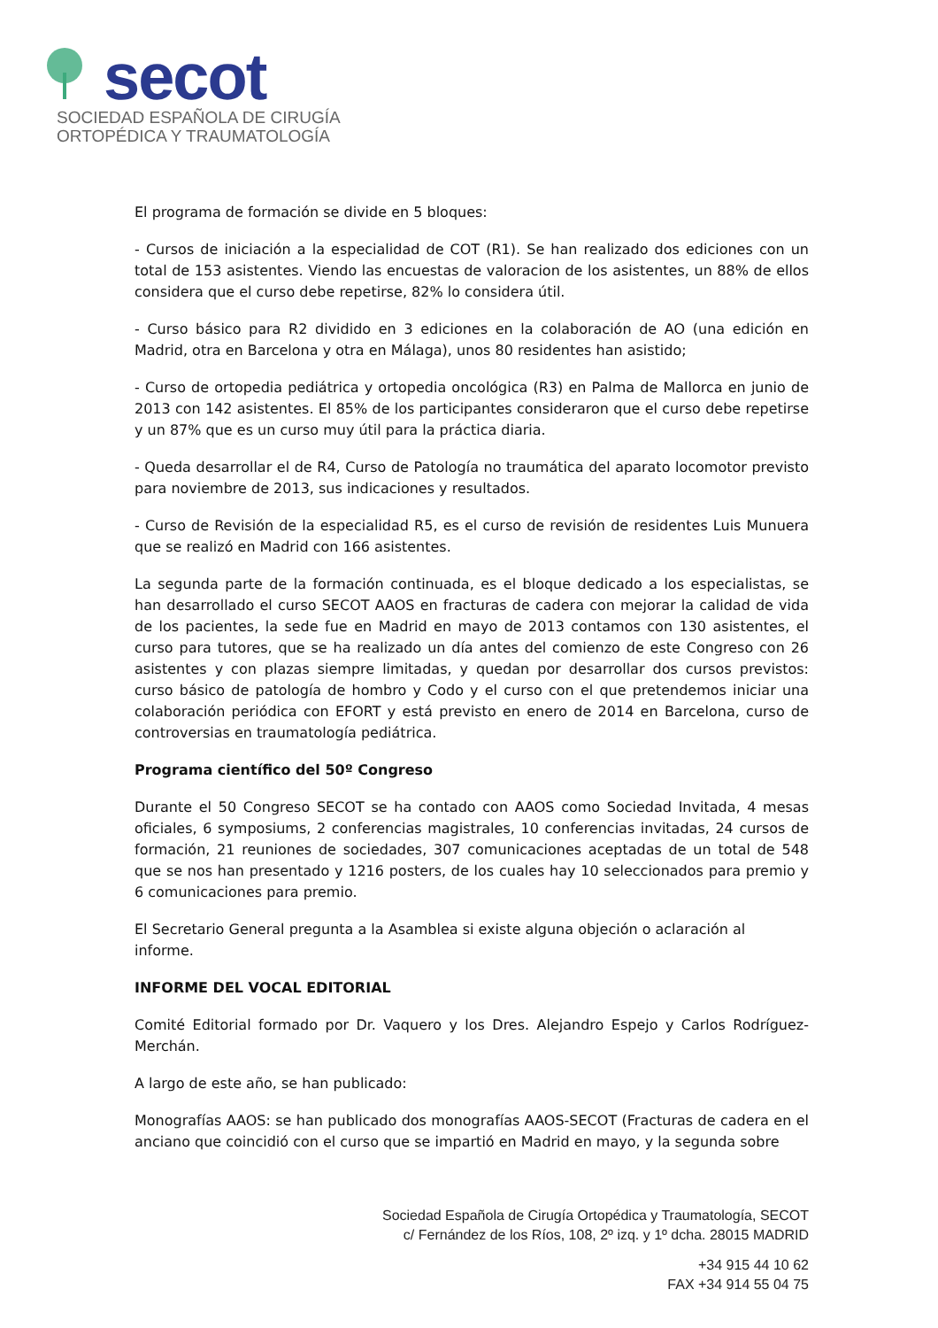secot
SOCIEDAD ESPAÑOLA DE CIRUGÍA
ORTOPÉDICA Y TRAUMATOLOGÍA
El programa de formación se divide en 5 bloques:
- Cursos de iniciación a la especialidad de COT (R1). Se han realizado dos ediciones con un total de 153 asistentes. Viendo las encuestas de valoracion de los asistentes, un 88% de ellos considera que el curso debe repetirse, 82% lo considera útil.
- Curso básico para R2 dividido en 3 ediciones en la colaboración de AO (una edición en Madrid, otra en Barcelona y otra en Málaga), unos 80 residentes han asistido;
- Curso de ortopedia pediátrica y ortopedia oncológica (R3) en Palma de Mallorca en junio de 2013 con 142 asistentes. El 85% de los participantes consideraron que el curso debe repetirse y un 87% que es un curso muy útil para la práctica diaria.
- Queda desarrollar el de R4, Curso de Patología no traumática del aparato locomotor previsto para noviembre de 2013, sus indicaciones y resultados.
- Curso de Revisión de la especialidad R5, es el curso de revisión de residentes Luis Munuera que se realizó en Madrid con 166 asistentes.
La segunda parte de la formación continuada, es el bloque dedicado a los especialistas, se han desarrollado el curso SECOT AAOS en fracturas de cadera con mejorar la calidad de vida de los pacientes, la sede fue en Madrid en mayo de 2013 contamos con 130 asistentes, el curso para tutores, que se ha realizado un día antes del comienzo de este Congreso con 26 asistentes y con plazas siempre limitadas, y quedan por desarrollar dos cursos previstos: curso básico de patología de hombro y Codo y el curso con el que pretendemos iniciar una colaboración periódica con EFORT y está previsto en enero de 2014 en Barcelona, curso de controversias en traumatología pediátrica.
Programa científico del 50º Congreso
Durante el 50 Congreso SECOT se ha contado con AAOS como Sociedad Invitada, 4 mesas oficiales, 6 symposiums, 2 conferencias magistrales, 10 conferencias invitadas, 24 cursos de formación, 21 reuniones de sociedades, 307 comunicaciones aceptadas de un total de 548 que se nos han presentado y 1216 posters, de los cuales hay 10 seleccionados para premio y 6 comunicaciones para premio.
El Secretario General pregunta a la Asamblea si existe alguna objeción o aclaración al
informe.
INFORME DEL VOCAL EDITORIAL
Comité Editorial formado por Dr. Vaquero y los Dres. Alejandro Espejo y Carlos Rodríguez-Merchán.
A largo de este año, se han publicado:
Monografías AAOS: se han publicado dos monografías AAOS-SECOT (Fracturas de cadera en el anciano que coincidió con el curso que se impartió en Madrid en mayo, y la segunda sobre
Sociedad Española de Cirugía Ortopédica y Traumatología, SECOT
c/ Fernández de los Ríos, 108, 2º izq. y 1º dcha. 28015 MADRID
+34 915 44 10 62
FAX +34 914 55 04 75